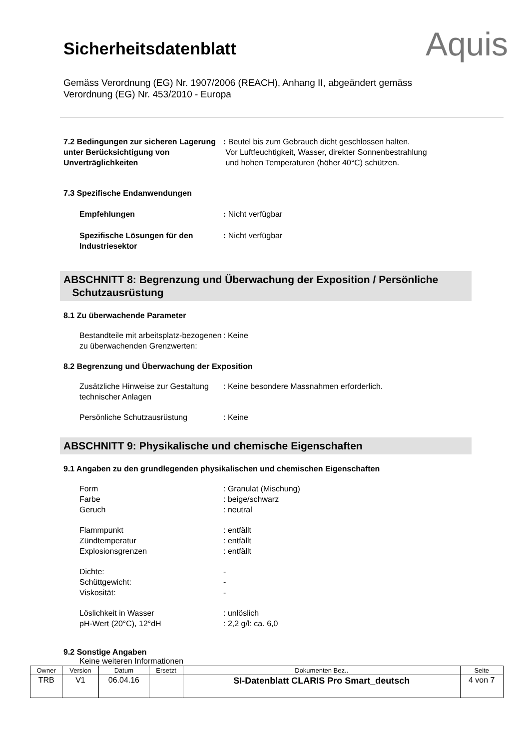Sicherheitsdatenblatt
Aquis
Gemäss Verordnung (EG) Nr. 1907/2006 (REACH), Anhang II, abgeändert gemäss Verordnung (EG) Nr. 453/2010 - Europa
7.2 Bedingungen zur sicheren Lagerung unter Berücksichtigung von Unverträglichkeiten
: Beutel bis zum Gebrauch dicht geschlossen halten.
Vor Luftfeuchtigkeit, Wasser, direkter Sonnenbestrahlung
und hohen Temperaturen (höher 40°C) schützen.
7.3 Spezifische Endanwendungen
Empfehlungen : Nicht verfügbar
Spezifische Lösungen für den Industriesektor
: Nicht verfügbar
ABSCHNITT 8: Begrenzung und Überwachung der Exposition / Persönliche
Schutzausrüstung
8.1 Zu überwachende Parameter
Bestandteile mit arbeitsplatz-bezogenen
zu überwachenden Grenzwerten:
: Keine
8.2 Begrenzung und Überwachung der Exposition
Zusätzliche Hinweise zur Gestaltung technischer Anlagen
: Keine besondere Massnahmen erforderlich.
Persönliche Schutzausrüstung : Keine
ABSCHNITT 9: Physikalische und chemische Eigenschaften
9.1 Angaben zu den grundlegenden physikalischen und chemischen Eigenschaften
Form
Farbe
Geruch
: Granulat (Mischung)
: beige/schwarz
: neutral
Flammpunkt
Zündtemperatur
Explosionsgrenzen
: entfällt
: entfällt
: entfällt
Dichte:
Schüttgewicht:
Viskosität:
-
-
-
Löslichkeit in Wasser
pH-Wert (20°C), 12°dH
: unlöslich
: 2,2 g/l: ca. 6,0
9.2 Sonstige Angaben
Keine weiteren Informationen
| Owner | Version | Datum | Ersetzt | Dokumenten Bez.. | Seite |
| --- | --- | --- | --- | --- | --- |
| TRB | V1 | 06.04.16 | | SI-Datenblatt CLARIS Pro Smart_deutsch | 4 von 7 |